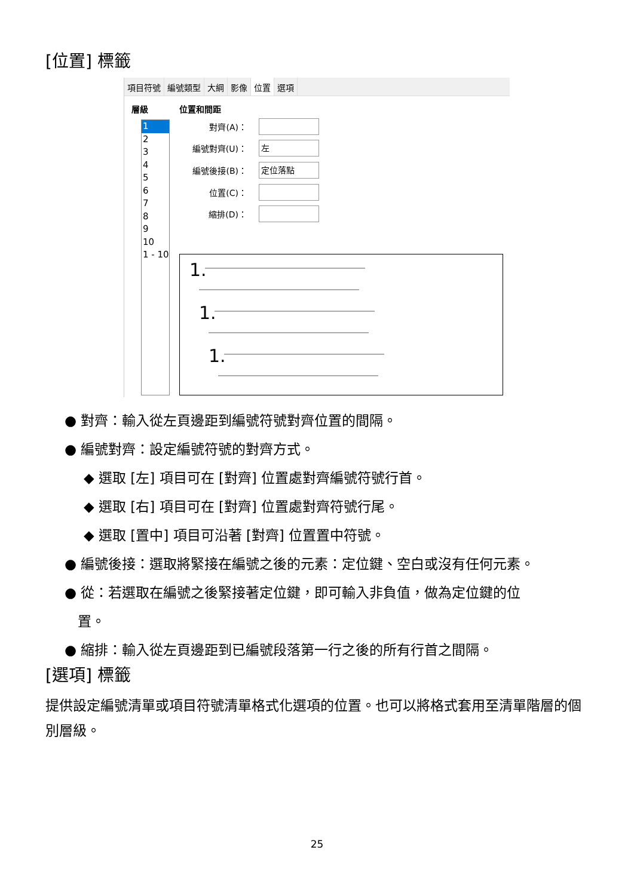[位置] 標籤
項目符號 編號類型 大綱 影像 位置 選項
層級 位置和間距
1
2
3
4
5
6
7
8
9
10
1 - 10
對齊(A)：
編號對齊(U)：
左
編號後接(B)：
定位落點
位置(C)：
縮排(D)：
1.
1.
1.
● 對齊：輸入從左頁邊距到編號符號對齊位置的間隔。
● 編號對齊：設定編號符號的對齊方式。
◆ 選取 [左] 項目可在 [對齊] 位置處對齊編號符號行首。
◆ 選取 [右] 項目可在 [對齊] 位置處對齊符號行尾。
◆ 選取 [置中] 項目可沿著 [對齊] 位置置中符號。
● 編號後接：選取將緊接在編號之後的元素：定位鍵、空白或沒有任何元素。
● 從：若選取在編號之後緊接著定位鍵，即可輸入非負值，做為定位鍵的位
置。
● 縮排：輸入從左頁邊距到已編號段落第一行之後的所有行首之間隔。
[選項] 標籤
提供設定編號清單或項目符號清單格式化選項的位置。也可以將格式套用至清單階層的個別層級。
25